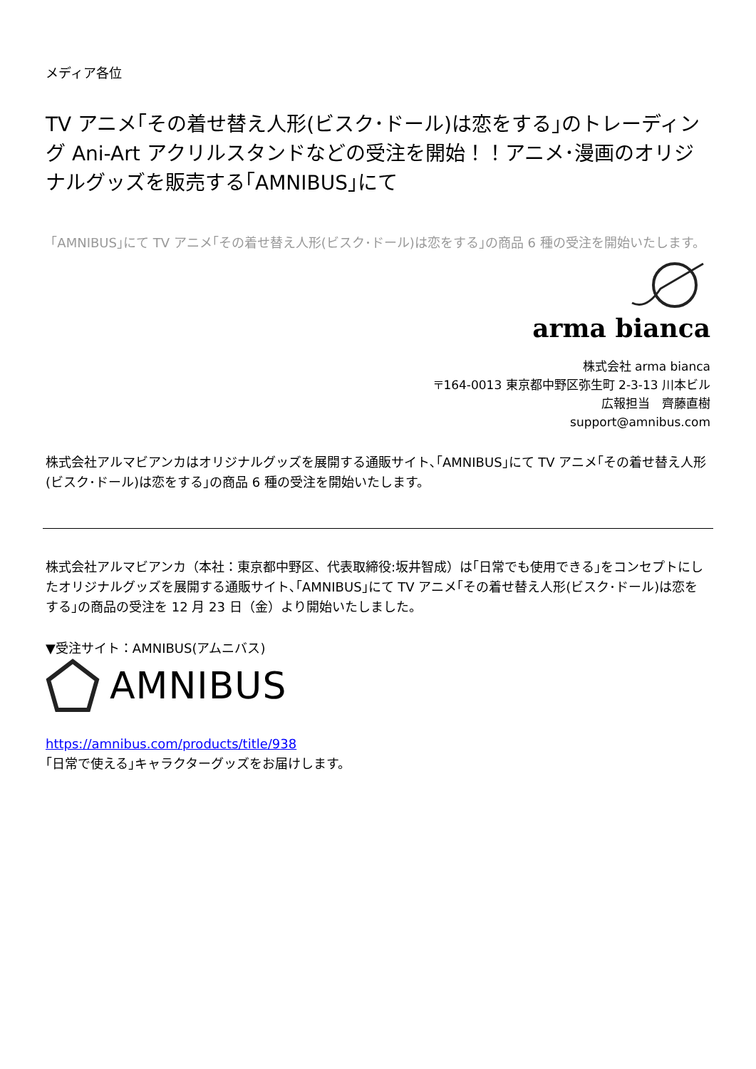メディア各位
TV アニメ｢その着せ替え人形(ビスク･ドール)は恋をする｣のトレーディング Ani-Art アクリルスタンドなどの受注を開始！！アニメ･漫画のオリジナルグッズを販売する｢AMNIBUS｣にて
｢AMNIBUS｣にて TV アニメ｢その着せ替え人形(ビスク･ドール)は恋をする｣の商品 6 種の受注を開始いたします。
arma bianca
株式会社 arma bianca
〒164-0013 東京都中野区弥生町 2-3-13 川本ビル
広報担当　齊藤直樹
support@amnibus.com
株式会社アルマビアンカはオリジナルグッズを展開する通販サイト､｢AMNIBUS｣にて TV アニメ｢その着せ替え人形(ビスク･ドール)は恋をする｣の商品 6 種の受注を開始いたします。
株式会社アルマビアンカ（本社：東京都中野区、代表取締役:坂井智成）は｢日常でも使用できる｣をコンセプトにしたオリジナルグッズを展開する通販サイト､｢AMNIBUS｣にて TV アニメ｢その着せ替え人形(ビスク･ドール)は恋をする｣の商品の受注を 12 月 23 日（金）より開始いたしました。
▼受注サイト：AMNIBUS(アムニバス)
AMNIBUS
https://amnibus.com/products/title/938
｢日常で使える｣キャラクターグッズをお届けします。